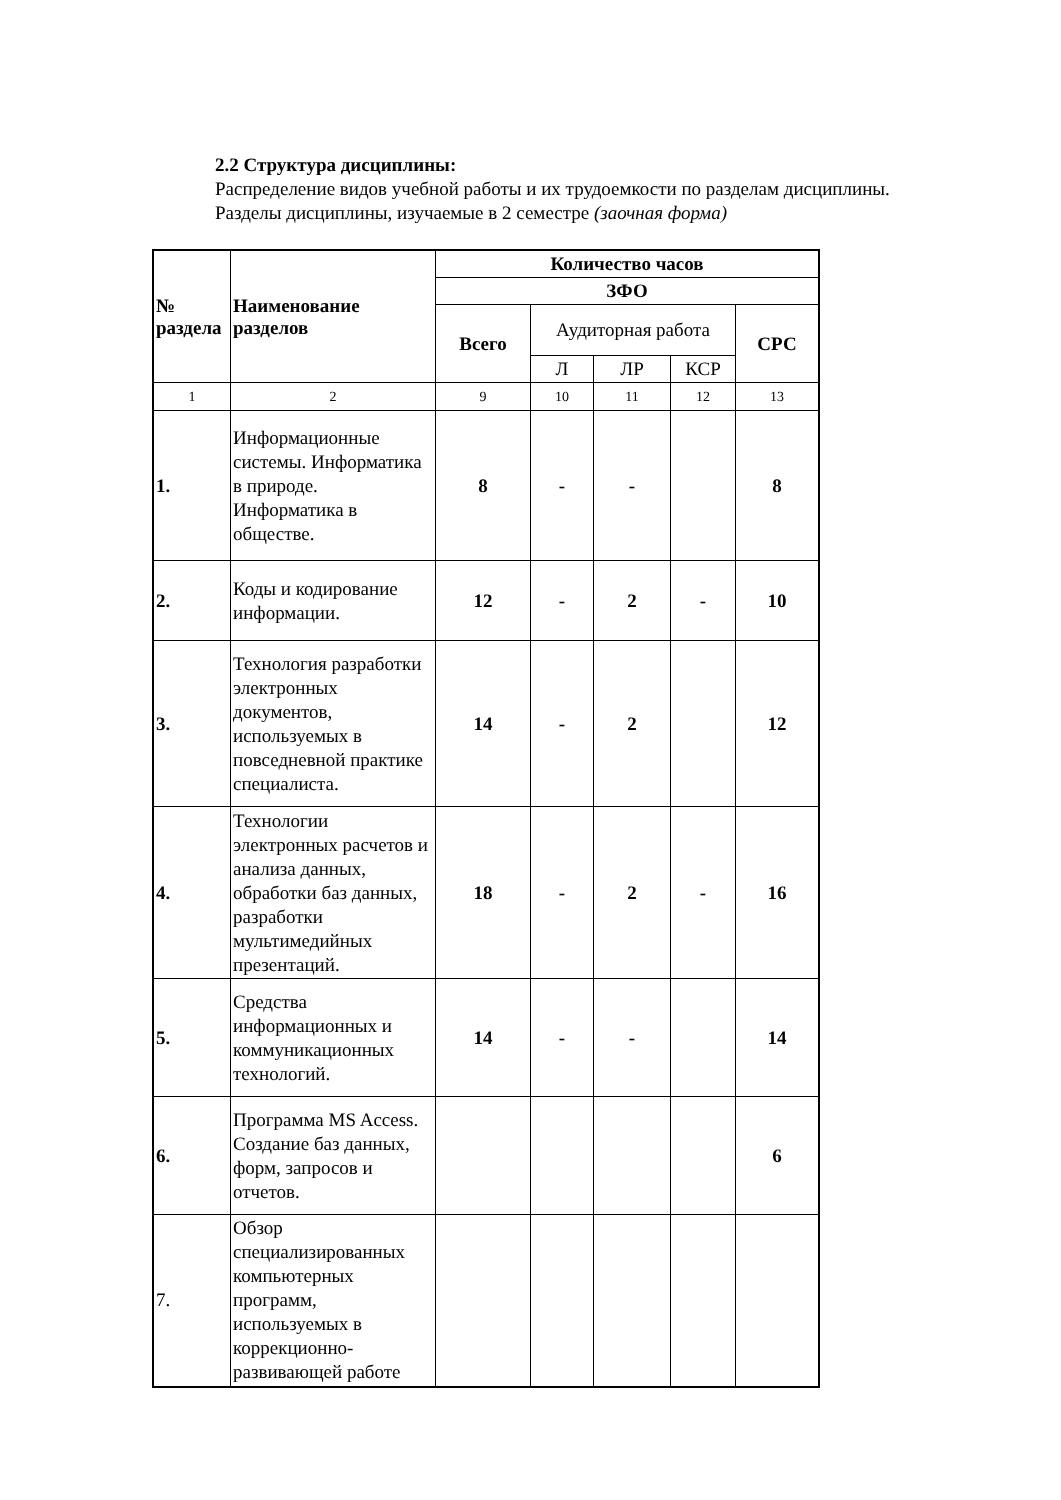2.2 Структура дисциплины:
Распределение видов учебной работы и их трудоемкости по разделам дисциплины.
Разделы дисциплины, изучаемые в 2 семестре (заочная форма)
| № раздела | Наименование разделов | Количество часов | | | | |
| --- | --- | --- | --- | --- | --- | --- |
| | | ЗФО | | | | |
| | | Всего | Аудиторная работа | | | СРС |
| | | | Л | ЛР | КСР | |
| 1 | 2 | 9 | 10 | 11 | 12 | 13 |
| 1. | Информационные системы. Информатика в природе. Информатика в обществе. | 8 | - | - | | 8 |
| 2. | Коды и кодирование информации. | 12 | - | 2 | - | 10 |
| 3. | Технология разработки электронных документов, используемых в повседневной практике специалиста. | 14 | - | 2 | | 12 |
| 4. | Технологии электронных расчетов и анализа данных, обработки баз данных, разработки мультимедийных презентаций. | 18 | - | 2 | - | 16 |
| 5. | Средства информационных и коммуникационных технологий. | 14 | - | - | | 14 |
| 6. | Программа MS Access. Создание баз данных, форм, запросов и отчетов. | | | | | 6 |
| 7. | Обзор специализированных компьютерных программ, используемых в коррекционно-развивающей работе | | | | | |